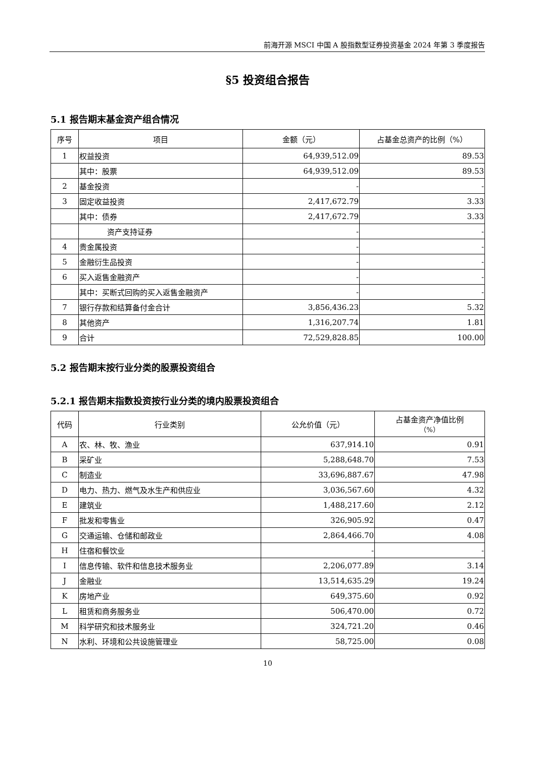前海开源 MSCI 中国 A 股指数型证券投资基金 2024 年第 3 季度报告
§5 投资组合报告
5.1 报告期末基金资产组合情况
| 序号 | 项目 | 金额（元） | 占基金总资产的比例（%） |
| --- | --- | --- | --- |
| 1 | 权益投资 | 64,939,512.09 | 89.53 |
| | 其中：股票 | 64,939,512.09 | 89.53 |
| 2 | 基金投资 | - | - |
| 3 | 固定收益投资 | 2,417,672.79 | 3.33 |
| | 其中：债券 | 2,417,672.79 | 3.33 |
| | 资产支持证券 | - | - |
| 4 | 贵金属投资 | - | - |
| 5 | 金融衍生品投资 | - | - |
| 6 | 买入返售金融资产 | - | - |
| | 其中：买断式回购的买入返售金融资产 | - | - |
| 7 | 银行存款和结算备付金合计 | 3,856,436.23 | 5.32 |
| 8 | 其他资产 | 1,316,207.74 | 1.81 |
| 9 | 合计 | 72,529,828.85 | 100.00 |
5.2 报告期末按行业分类的股票投资组合
5.2.1 报告期末指数投资按行业分类的境内股票投资组合
| 代码 | 行业类别 | 公允价值（元） | 占基金资产净值比例 （%） |
| --- | --- | --- | --- |
| A | 农、林、牧、渔业 | 637,914.10 | 0.91 |
| B | 采矿业 | 5,288,648.70 | 7.53 |
| C | 制造业 | 33,696,887.67 | 47.98 |
| D | 电力、热力、燃气及水生产和供应业 | 3,036,567.60 | 4.32 |
| E | 建筑业 | 1,488,217.60 | 2.12 |
| F | 批发和零售业 | 326,905.92 | 0.47 |
| G | 交通运输、仓储和邮政业 | 2,864,466.70 | 4.08 |
| H | 住宿和餐饮业 | - | - |
| I | 信息传输、软件和信息技术服务业 | 2,206,077.89 | 3.14 |
| J | 金融业 | 13,514,635.29 | 19.24 |
| K | 房地产业 | 649,375.60 | 0.92 |
| L | 租赁和商务服务业 | 506,470.00 | 0.72 |
| M | 科学研究和技术服务业 | 324,721.20 | 0.46 |
| N | 水利、环境和公共设施管理业 | 58,725.00 | 0.08 |
10